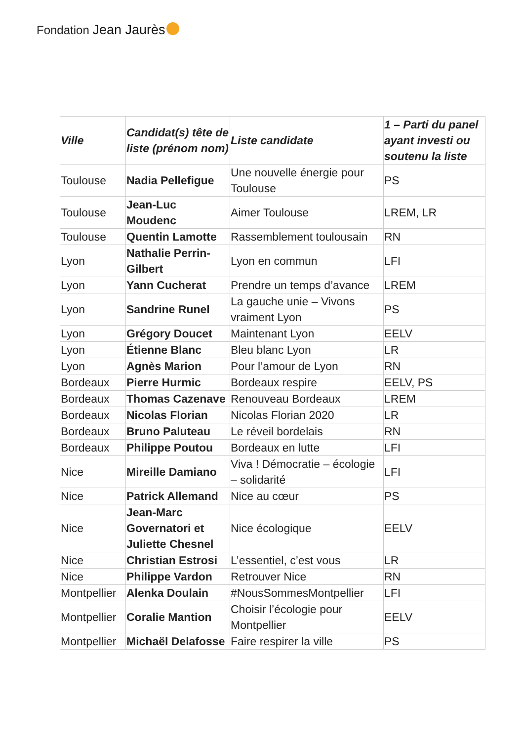Fondation Jean Jaurès
| Ville | Candidat(s) tête de liste (prénom nom) | Liste candidate | 1 – Parti du panel ayant investi ou soutenu la liste |
| --- | --- | --- | --- |
| Toulouse | Nadia Pellefigue | Une nouvelle énergie pour Toulouse | PS |
| Toulouse | Jean-Luc Moudenc | Aimer Toulouse | LREM, LR |
| Toulouse | Quentin Lamotte | Rassemblement toulousain | RN |
| Lyon | Nathalie Perrin-Gilbert | Lyon en commun | LFI |
| Lyon | Yann Cucherat | Prendre un temps d’avance | LREM |
| Lyon | Sandrine Runel | La gauche unie – Vivons vraiment Lyon | PS |
| Lyon | Grégory Doucet | Maintenant Lyon | EELV |
| Lyon | Étienne Blanc | Bleu blanc Lyon | LR |
| Lyon | Agnès Marion | Pour l’amour de Lyon | RN |
| Bordeaux | Pierre Hurmic | Bordeaux respire | EELV, PS |
| Bordeaux | Thomas Cazenave | Renouveau Bordeaux | LREM |
| Bordeaux | Nicolas Florian | Nicolas Florian 2020 | LR |
| Bordeaux | Bruno Paluteau | Le réveil bordelais | RN |
| Bordeaux | Philippe Poutou | Bordeaux en lutte | LFI |
| Nice | Mireille Damiano | Viva ! Démocratie – écologie – solidarité | LFI |
| Nice | Patrick Allemand | Nice au cœur | PS |
| Nice | Jean-Marc Governatori et Juliette Chesnel | Nice écologique | EELV |
| Nice | Christian Estrosi | L’essentiel, c’est vous | LR |
| Nice | Philippe Vardon | Retrouver Nice | RN |
| Montpellier | Alenka Doulain | #NousSommesMontpellier | LFI |
| Montpellier | Coralie Mantion | Choisir l’écologie pour Montpellier | EELV |
| Montpellier | Michaël Delafosse | Faire respirer la ville | PS |